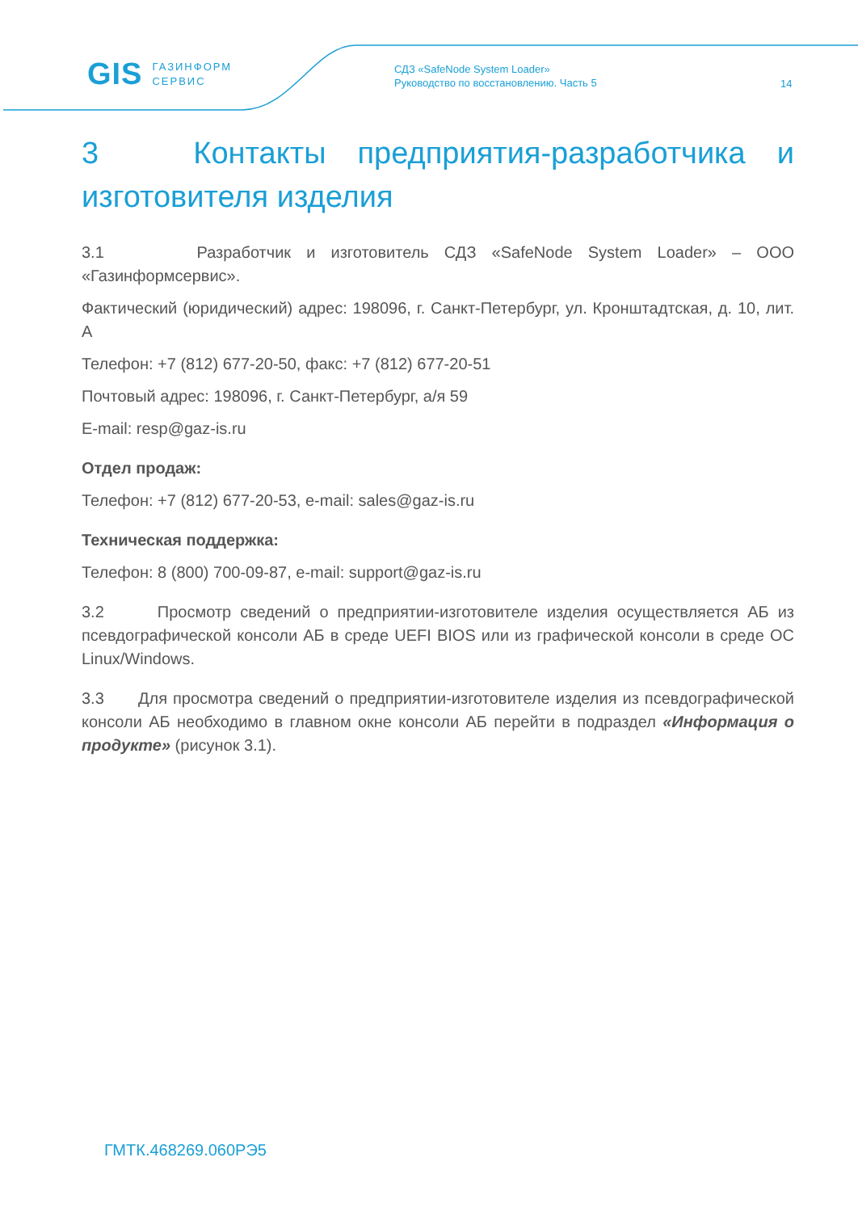GIS ГАЗИНФОРМ
СЕРВИС
СДЗ «SafeNode System Loader»
Руководство по восстановлению. Часть 5
14
3 Контакты предприятия-разработчика и изготовителя изделия
3.1 Разработчик и изготовитель СДЗ «SafeNode System Loader» – ООО «Газинформсервис».
Фактический (юридический) адрес: 198096, г. Санкт-Петербург, ул. Кронштадтская, д. 10, лит. А
Телефон: +7 (812) 677-20-50, факс: +7 (812) 677-20-51
Почтовый адрес: 198096, г. Санкт-Петербург, а/я 59
E-mail: resp@gaz-is.ru
Отдел продаж:
Телефон: +7 (812) 677-20-53, e-mail: sales@gaz-is.ru
Техническая поддержка:
Телефон: 8 (800) 700-09-87, e-mail: support@gaz-is.ru
3.2 Просмотр сведений о предприятии-изготовителе изделия осуществляется АБ из псевдографической консоли АБ в среде UEFI BIOS или из графической консоли в среде ОС Linux/Windows.
3.3 Для просмотра сведений о предприятии-изготовителе изделия из псевдографической консоли АБ необходимо в главном окне консоли АБ перейти в подраздел «Информация о продукте» (рисунок 3.1).
ГМТК.468269.060РЭ5